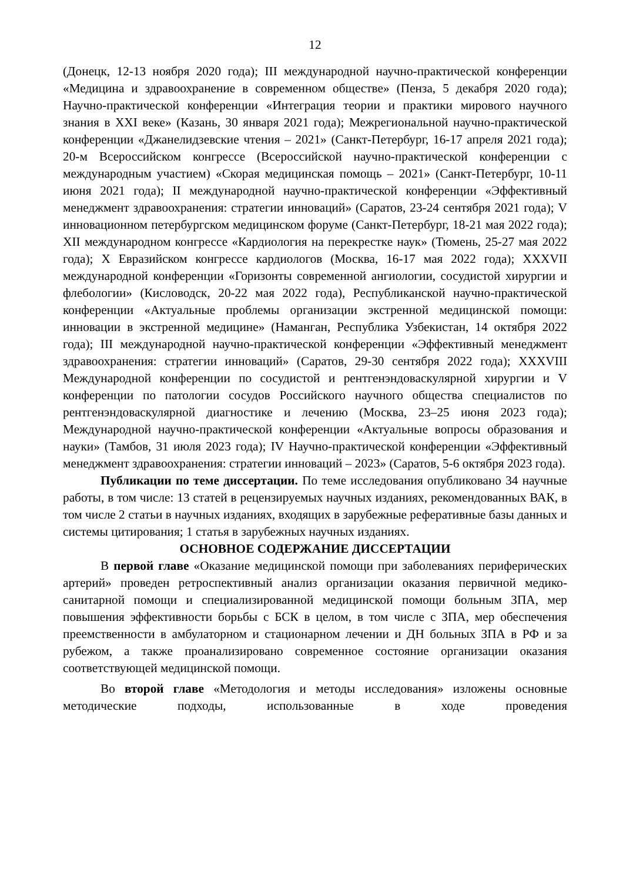12
(Донецк, 12-13 ноября 2020 года); III международной научно-практической конференции «Медицина и здравоохранение в современном обществе» (Пенза, 5 декабря 2020 года); Научно-практической конференции «Интеграция теории и практики мирового научного знания в XXI веке» (Казань, 30 января 2021 года); Межрегиональной научно-практической конференции «Джанелидзевские чтения – 2021» (Санкт-Петербург, 16-17 апреля 2021 года); 20-м Всероссийском конгрессе (Всероссийской научно-практической конференции с международным участием) «Скорая медицинская помощь – 2021» (Санкт-Петербург, 10-11 июня 2021 года); II международной научно-практической конференции «Эффективный менеджмент здравоохранения: стратегии инноваций» (Саратов, 23-24 сентября 2021 года); V инновационном петербургском медицинском форуме (Санкт-Петербург, 18-21 мая 2022 года); XII международном конгрессе «Кардиология на перекрестке наук» (Тюмень, 25-27 мая 2022 года); X Евразийском конгрессе кардиологов (Москва, 16-17 мая 2022 года); XXXVII международной конференции «Горизонты современной ангиологии, сосудистой хирургии и флебологии» (Кисловодск, 20-22 мая 2022 года), Республиканской научно-практической конференции «Актуальные проблемы организации экстренной медицинской помощи: инновации в экстренной медицине» (Наманган, Республика Узбекистан, 14 октября 2022 года); III международной научно-практической конференции «Эффективный менеджмент здравоохранения: стратегии инноваций» (Саратов, 29-30 сентября 2022 года); XXXVIII Международной конференции по сосудистой и рентгенэндоваскулярной хирургии и V конференции по патологии сосудов Российского научного общества специалистов по рентгенэндоваскулярной диагностике и лечению (Москва, 23–25 июня 2023 года); Международной научно-практической конференции «Актуальные вопросы образования и науки» (Тамбов, 31 июля 2023 года); IV Научно-практической конференции «Эффективный менеджмент здравоохранения: стратегии инноваций – 2023» (Саратов, 5-6 октября 2023 года).
Публикации по теме диссертации. По теме исследования опубликовано 34 научные работы, в том числе: 13 статей в рецензируемых научных изданиях, рекомендованных ВАК, в том числе 2 статьи в научных изданиях, входящих в зарубежные реферативные базы данных и системы цитирования; 1 статья в зарубежных научных изданиях.
ОСНОВНОЕ СОДЕРЖАНИЕ ДИССЕРТАЦИИ
В первой главе «Оказание медицинской помощи при заболеваниях периферических артерий» проведен ретроспективный анализ организации оказания первичной медико-санитарной помощи и специализированной медицинской помощи больным ЗПА, мер повышения эффективности борьбы с БСК в целом, в том числе с ЗПА, мер обеспечения преемственности в амбулаторном и стационарном лечении и ДН больных ЗПА в РФ и за рубежом, а также проанализировано современное состояние организации оказания соответствующей медицинской помощи.
Во второй главе «Методология и методы исследования» изложены основные методические подходы, использованные в ходе проведения